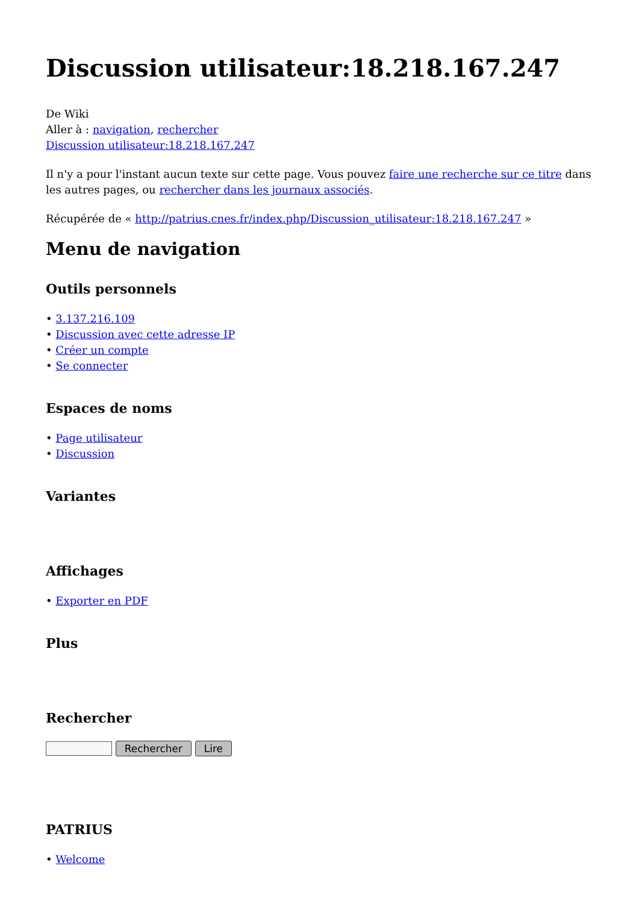Discussion utilisateur:18.218.167.247
De Wiki
Aller à : navigation, rechercher
Discussion utilisateur:18.218.167.247
Il n'y a pour l'instant aucun texte sur cette page. Vous pouvez faire une recherche sur ce titre dans les autres pages, ou rechercher dans les journaux associés.
Récupérée de « http://patrius.cnes.fr/index.php/Discussion_utilisateur:18.218.167.247 »
Menu de navigation
Outils personnels
• 3.137.216.109
• Discussion avec cette adresse IP
• Créer un compte
• Se connecter
Espaces de noms
• Page utilisateur
• Discussion
Variantes
Affichages
• Exporter en PDF
Plus
Rechercher
Rechercher Lire
PATRIUS
• Welcome